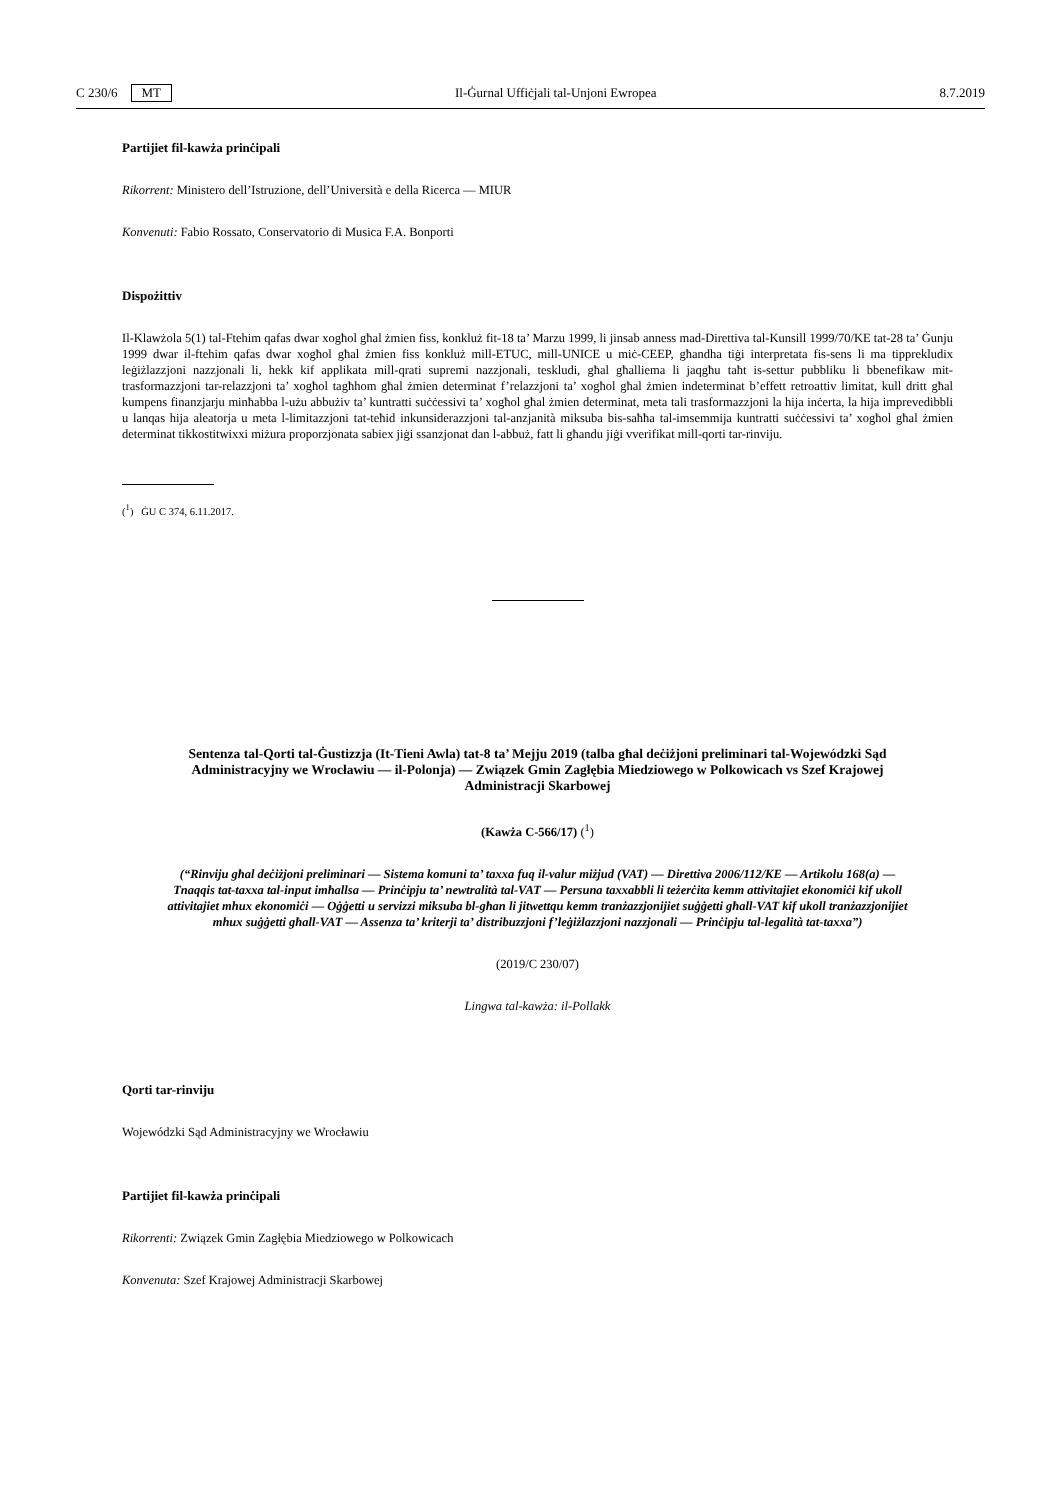C 230/6 MT Il-Ġurnal Uffiċjali tal-Unjoni Ewropea 8.7.2019
Partijiet fil-kawża prinċipali
Rikorrent: Ministero dell’Istruzione, dell’Università e della Ricerca — MIUR
Konvenuti: Fabio Rossato, Conservatorio di Musica F.A. Bonporti
Dispożittiv
Il-Klawżola 5(1) tal-Ftehim qafas dwar xogħol għal żmien fiss, konkluż fit-18 ta’ Marzu 1999, li jinsab anness mad-Direttiva tal-Kunsill 1999/70/KE tat-28 ta’ Ġunju 1999 dwar il-ftehim qafas dwar xogħol għal żmien fiss konkluż mill-ETUC, mill-UNICE u miċ-CEEP, għandha tiġi interpretata fis-sens li ma tipprekludix leġiżlazzjoni nazzjonali li, hekk kif applikata mill-qrati supremi nazzjonali, teskludi, għal għalliema li jaqgħu taħt is-settur pubbliku li bbenefikaw mit-trasformazzjoni tar-relazzjoni ta’ xogħol tagħhom għal żmien determinat f’relazzjoni ta’ xogħol għal żmien indeterminat b’effett retroattiv limitat, kull dritt għal kumpens finanzjarju minħabba l-użu abbużiv ta’ kuntratti suċċessivi ta’ xogħol għal żmien determinat, meta tali trasformazzjoni la hija inċerta, la hija imprevedibbli u lanqas hija aleatorja u meta l-limitazzjoni tat-teħid inkunsiderazzjoni tal-anzjanità miksuba bis-saħħa tal-imsemmija kuntratti suċċessivi ta’ xogħol għal żmien determinat tikkostitwixxi miżura proporzjonata sabiex jiġi ssanzjonat dan l-abbuż, fatt li għandu jiġi vverifikat mill-qorti tar-rinviju.
(<sup>1</sup>) ĠU C 374, 6.11.2017.
Sentenza tal-Qorti tal-Ġustizzja (It-Tieni Awla) tat-8 ta’ Mejju 2019 (talba għal deċiżjoni preliminari tal-Wojewódzki Sąd Administracyjny we Wrocławiu — il-Polonja) — Związek Gmin Zagłębia Miedziowego w Polkowicach vs Szef Krajowej Administracji Skarbowej
(Kawża C-566/17) (<sup>1</sup>)
(“Rinviju għal deċiżjoni preliminari — Sistema komuni ta’ taxxa fuq il-valur miżjud (VAT) — Direttiva 2006/112/KE — Artikolu 168(a) — Tnaqqis tat-taxxa tal-input imħallsa — Prinċipju ta’ newtralità tal-VAT — Persuna taxxabbli li teżerċita kemm attivitajiet ekonomiċi kif ukoll attivitajiet mhux ekonomiċi — Oġġetti u servizzi miksuba bl-għan li jitwettqu kemm tranżazzjonijiet suġġetti għall-VAT kif ukoll tranżazzjonijiet mhux suġġetti għall-VAT — Assenza ta’ kriterji ta’ distribuzzjoni f’leġiżlazzjoni nazzjonali — Prinċipju tal-legalità tat-taxxa”)
(2019/C 230/07)
Lingwa tal-kawża: il-Pollakk
Qorti tar-rinviju
Wojewódzki Sąd Administracyjny we Wrocławiu
Partijiet fil-kawża prinċipali
Rikorrenti: Związek Gmin Zagłębia Miedziowego w Polkowicach
Konvenuta: Szef Krajowej Administracji Skarbowej